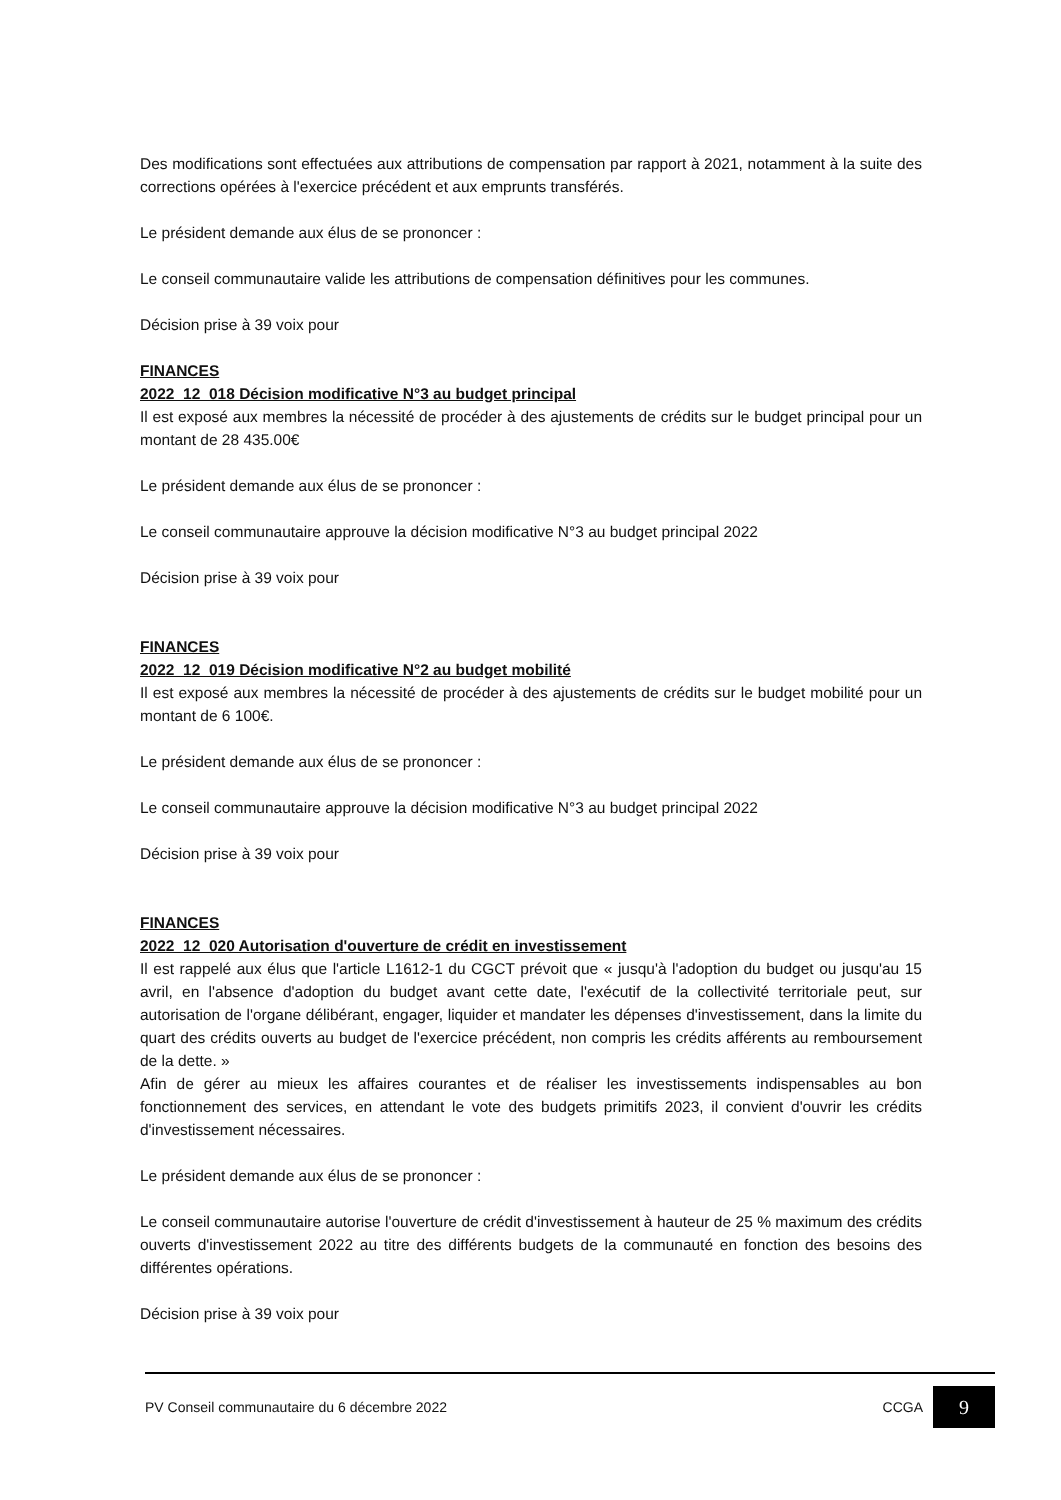Des modifications sont effectuées aux attributions de compensation par rapport à 2021, notamment à la suite des corrections opérées à l'exercice précédent et aux emprunts transférés.
Le président demande aux élus de se prononcer :
Le conseil communautaire valide les attributions de compensation définitives pour les communes.
Décision prise à 39 voix pour
FINANCES
2022_12_018 Décision modificative N°3 au budget principal
Il est exposé aux membres la nécessité de procéder à des ajustements de crédits sur le budget principal pour un montant de 28 435.00€
Le président demande aux élus de se prononcer :
Le conseil communautaire approuve la décision modificative N°3 au budget principal 2022
Décision prise à 39 voix pour
FINANCES
2022_12_019 Décision modificative N°2 au budget mobilité
Il est exposé aux membres la nécessité de procéder à des ajustements de crédits sur le budget mobilité pour un montant de 6 100€.
Le président demande aux élus de se prononcer :
Le conseil communautaire approuve la décision modificative N°3 au budget principal 2022
Décision prise à 39 voix pour
FINANCES
2022_12_020 Autorisation d'ouverture de crédit en investissement
Il est rappelé aux élus que l'article L1612-1 du CGCT prévoit que « jusqu'à l'adoption du budget ou jusqu'au 15 avril, en l'absence d'adoption du budget avant cette date, l'exécutif de la collectivité territoriale peut, sur autorisation de l'organe délibérant, engager, liquider et mandater les dépenses d'investissement, dans la limite du quart des crédits ouverts au budget de l'exercice précédent, non compris les crédits afférents au remboursement de la dette. »
Afin de gérer au mieux les affaires courantes et de réaliser les investissements indispensables au bon fonctionnement des services, en attendant le vote des budgets primitifs 2023, il convient d'ouvrir les crédits d'investissement nécessaires.
Le président demande aux élus de se prononcer :
Le conseil communautaire autorise l'ouverture de crédit d'investissement à hauteur de 25 % maximum des crédits ouverts d'investissement 2022 au titre des différents budgets de la communauté en fonction des besoins des différentes opérations.
Décision prise à 39 voix pour
PV Conseil communautaire du 6 décembre 2022 CCGA 9